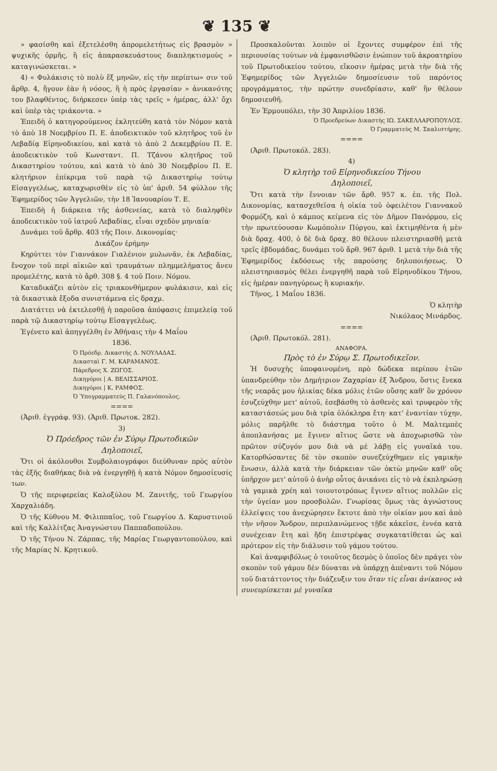❦ 135 ❦
» φασίσθη καὶ ἐξετελέσθη ἀπρομελετήτως εἰς βρασμὸν » ψυχικῆς ὁρμῆς, ἢ εἰς ἀπαρασκευάστους διαπληκτισμοὺς » καταγινώσκεται. »
4) « Φυλάκισις τὸ πολὺ ἕξ μηνῶν, εἰς τὴν περίπτω» σιν τοῦ ἄρθρ. 4, ἤγουν ἐὰν ἡ νόσος, ἢ ἡ πρὸς ἐργασίαν » ἀνικανότης του βλαφθέντος, διήρκεσεν ὑπὲρ τὰς τρεῖς » ἡμέρας, ἀλλ' ὄχι καὶ ὑπὲρ τὰς τριάκοντα. »
Ἐπειδὴ ὁ κατηγορούμενος ἐκλητεύθη κατὰ τὸν Νόμον κατὰ τὸ ἀπὸ 18 Νοεμβρίου Π. Ε. ἀποδεικτικὸν τοῦ κλητῆρος τοῦ ἐν Λεβαδίᾳ Εἰρηνοδικείου, καὶ κατὰ τὸ ἀπὸ 2 Δεκεμβρίου Π. Ε. ἀποδεικτικὸν τοῦ Κωνσταντ. Π. Τζάνου κλητῆρος τοῦ Δικαστηρίου τούτου, καὶ κατὰ τὸ ἀπὸ 30 Νοεμβρίου Π. Ε. κλητήριον ἐπίκριμα τοῦ παρὰ τῷ Δικαστηρίῳ τούτῳ Εἰσαγγελέως, καταχωρισθὲν εἰς τὸ ὑπ' ἀριθ. 54 φύλλον τῆς Ἐφημερίδος τῶν Ἀγγελιῶν, τὴν 18 Ἰανουαρίου Τ. Ε.
Ἐπειδὴ ἡ διάρκεια τῆς ἀσθενείας, κατὰ τὸ διαληφθὲν ἀποδεικτικὸν τοῦ ἰατροῦ Λεβαδίας, εἶναι σχεδὸν μηνιαία·
Δυνάμει τοῦ ἄρθρ. 403 τῆς Ποιν. Δικονομίας·
Δικάζον ἐρήμην
Κηρύττει τὸν Γιαννάκον Γιαλένιον μυλωνᾶν, ἐκ Λεβαδίας, ἔνοχον τοῦ περὶ αἰκιῶν καὶ τραυμάτων πλημμελήματος ἄνευ προμελέτης, κατὰ τὸ ἄρθ. 308 §. 4 τοῦ Ποιν. Νόμου.
Καταδικάζει αὐτὸν εἰς τριακονθήμερον φυλάκισιν, καὶ εἰς τὰ δικαστικὰ ἔξοδα συνιστάμενα εἰς δραχμ.
Διατάττει νὰ ἐκτελεσθῇ ἡ παροῦσα ἀπόφασις ἐπιμελείᾳ τοῦ παρὰ τῷ Δικαστηρίῳ τούτῳ Εἰσαγγελέως.
Ἐγένετο καὶ ἀπηγγέλθη ἐν Ἀθήναις τὴν 4 Μαΐου
1836.
Ὁ Πρόεδρ. Δικαστὴς Δ. ΝΟΥΛΑΔΑΣ.
Δικασταὶ Γ. Μ. ΚΑΡΑΜΑΝΟΣ.
Πάρεδρος Χ. ΖΩΓΟΣ.
Δικηγόροι | Α. ΒΕΛΙΣΣΑΡΙΟΣ.
Δικηγόροι | Κ. ΡΑΜΦΟΣ.
Ὁ Ὑπογραμματεὺς Π. Γαλανόπουλος.
====
(Ἀριθ. ἐγγράφ. 93). (Ἀριθ. Πρωτοκ. 282).
3)
Ὁ Πρόεδρος τῶν ἐν Σύρῳ Πρωτοδικῶν
Δηλοποιεῖ,
Ὅτι οἱ ἀκόλουθοι Συμβολαιογράφοι διεύθυναν πρὸς αὐτὸν τὰς ἑξῆς διαθήκας διὰ νὰ ἐνεργηθῇ ἡ κατὰ Νόμον δημοσίευσίς των.
Ὁ τῆς περιφερείας Καλοξύλου Μ. Ζανιτῆς, τοῦ Γεωργίου Χαρχαλιάδη.
Ὁ τῆς Κύθνου Μ. Φιλιππαῖος, τοῦ Γεωργίου Δ. Καρυστινιοῦ καὶ τῆς Καλλίτζας Ἀναγνώστου Παππαδοπούλου.
Ὁ τῆς Τήνου Ν. Ζάρπας, τῆς Μαρίας Γεωργαντοπούλου, καὶ τῆς Μαρίας Ν. Κρητικοῦ.
Προσκαλοῦνται λοιπὸν οἱ ἔχοντες συμφέρον ἐπὶ τῆς περιουσίας τούτων νὰ ἐμφανισθῶσιν ἐνώπιον τοῦ ἀκροατηρίου τοῦ Πρωτοδικείου τούτου, εἴκοσιν ἡμέρας μετὰ τὴν διὰ τῆς Ἐφημερίδος τῶν Ἀγγελιῶν δημοσίευσιν τοῦ παρόντος προγράμματος, τὴν πρώτην συνεδρίασιν, καθ' ἣν θέλουν δημοσιευθῆ.
Ἐν Ἑρμουπόλει, τὴν 30 Ἀπριλίου 1836.
Ὁ Προεδρεύων Δικαστὴς ΙΩ. ΣΑΚΕΛΛΑΡΟΠΟΥΛΟΣ.
Ὁ Γραμματεὺς Μ. Σκαλιστήρης.
====
(Ἀριθ. Πρωτοκόλ. 283).
4)
Ὁ κλητὴρ τοῦ Εἰρηνοδικείου Τήνου
Δηλοποιεῖ,
Ὅτι κατὰ τὴν ἔννοιαν τῶν ἄρθ. 957 κ. ἐπ. τῆς Πολ. Δικονομίας, κατασχεθεῖσα ἡ οἰκία τοῦ ὀφειλέτου Γιαννακοῦ Φορμόζη, καὶ ὁ κάμπος κείμενα εἰς τὸν Δῆμον Πανόρμου, εἰς τὴν πρωτεύουσαν Κωμόπολιν Πύργου, καὶ ἐκτιμηθέντα ἡ μὲν διὰ δραχ. 400, ὁ δὲ διὰ δραχ. 80 θέλουν πλειστηριασθῆ μετὰ τρεῖς ἑβδομάδας, δυνάμει τοῦ ἄρθ. 967 ἀριθ. 1 μετὰ τὴν διὰ τῆς Ἐφημερίδος ἐκδόσεως τῆς παρούσης δηλοποιήσεως. Ὁ πλειστηριασμὸς θέλει ἐνεργηθῆ παρὰ τοῦ Εἰρηνοδίκου Τήνου, εἰς ἡμέραν πανηγύρεως ἢ κυριακήν.
Τῆνος, 1 Μαΐου 1836.
Ὁ κλητὴρ
Νικόλαος Μινάρδος.
====
(Ἀριθ. Πρωτοκόλ. 281).
ΑΝΑΦΟΡΑ.
Πρὸς τὸ ἐν Σύρῳ Σ. Πρωτοδικεῖον.
Ἡ δυσυχὴς ὑποφαινομένη, πρὸ δώδεκα περίπου ἐτῶν ὑπανδρεύθην τὸν Δημήτριον Ζαχαρίαν ἐξ Ἄνδρου, ὅστις ἕνεκα τῆς νεαρᾶς μου ἡλικίας δέκα μόλις ἐτῶν οὔσης καθ' ὃν χρόνον ἐσυζεύχθην μετ' αὐτοῦ, ἐσεβάσθη τὸ ἀσθενὲς καὶ τρυφερὸν τῆς καταστάσεώς μου διὰ τρία ὁλόκληρα ἔτη· κατ' ἐναντίαν τύχην, μόλις παρῆλθε τὸ διάστημα τοῦτο ὁ Μ. Μαλτεμπὲς ἀποπλανήσας με ἔγινεν αἴτιος ὥστε νὰ ἀποχωρισθῶ τὸν πρῶτον σύζυγόν μου διὰ νὰ μὲ λάβῃ εἰς γυναῖκά του. Κατορθώσαντες δὲ τὸν σκοπὸν συνεζεύχθημεν εἰς γαμικὴν ἕνωσιν, ἀλλὰ κατὰ τὴν διάρκειαν τῶν ὀκτὼ μηνῶν καθ' οὓς ὑπῆρχον μετ' αὐτοῦ ὁ ἀνὴρ οὗτος ἀνικάνει εἰς τὸ νὰ ἐκπληρώσῃ τὰ γαμικὰ χρέη καὶ τοιουτοτρόπως ἔγινεν αἴτιος πολλῶν εἰς τὴν ὑγείαν μου προσβολῶν. Γνωρίσας ὅμως τὰς ἀγνώστους ἐλλείψεις του ἀνεχώρησεν ἔκτοτε ἀπὸ τὴν οἰκίαν μου καὶ ἀπὸ τὴν νῆσον Ἄνδρον, περιπλανώμενος τῇδε κἀκεῖσε, ἐννέα κατὰ συνέχειαν ἔτη καὶ ἤδη ἐπιστρέψας συγκατατίθεται ὡς καὶ πρότερον εἰς τὴν διάλυσιν τοῦ γάμου τούτου.
Καὶ ἀναμφιβόλως ὁ τοιοῦτος δεσμὸς ὁ ὁποῖος δὲν πράγει τὸν σκοπὸν τοῦ γάμου δὲν δύναται νὰ ὑπάρχῃ ἀπέναντι τοῦ Νόμου τοῦ διατάττοντος τὴν διάζευξιν του ὅταν τὶς εἶναι ἀνίκανος νὰ συνευρίσκεται μὲ γυναῖκα